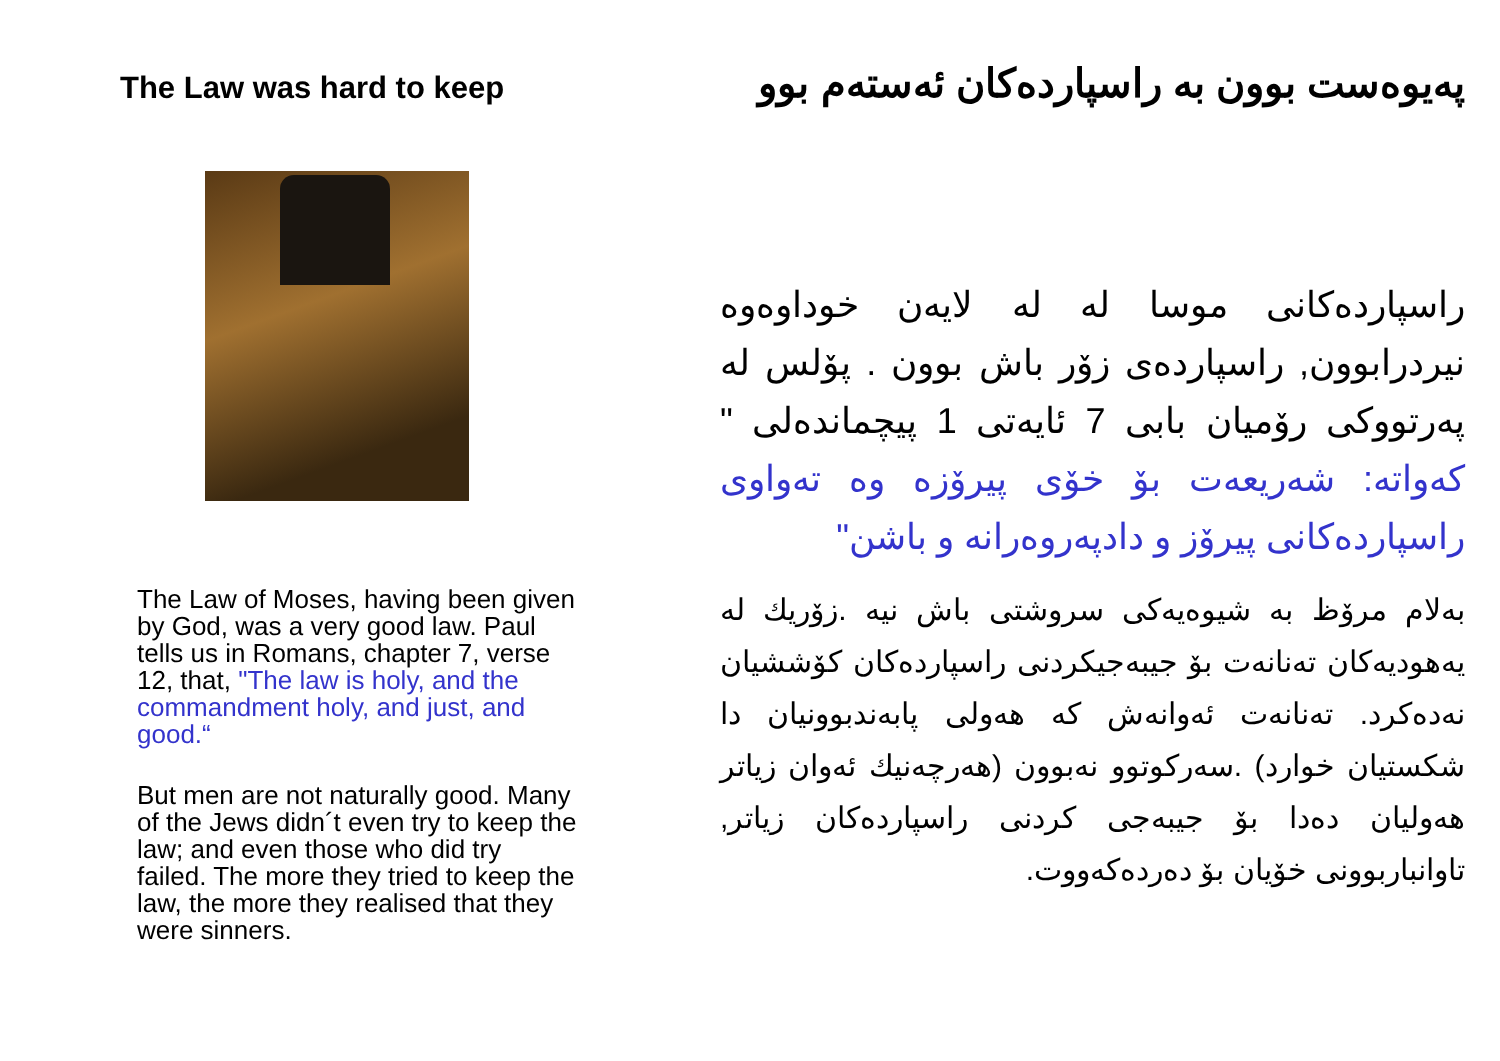The Law was hard to keep
The Law of Moses, having been given by God, was a very good law. Paul tells us in Romans, chapter 7, verse 12, that, "The law is holy, and the commandment holy, and just, and good.“
But men are not naturally good. Many of the Jews didn´t even try to keep the law; and even those who did try failed. The more they tried to keep the law, the more they realised that they were sinners.
پەیوەست بوون بە راسپاردەکان ئەستەم بوو
راسپاردەکانی موسا لە لە لایەن خوداوەوە نیردرابوون, راسپاردەی زۆر باش بوون . پۆلس لە پەرتووکی رۆمیان بابی 7 ئایەتی 1 پیچماندەلی " کەواتە: شەریعەت بۆ خۆی پیرۆزە وە تەواوی راسپاردەکانی پیرۆز و دادپەروەرانە و باشن"
بەلام مرۆظ بە شیوەیەکی سروشتی باش نیە .زۆریك لە یەهودیەکان تەنانەت بۆ جیبەجیکردنی راسپاردەکان کۆششیان نەدەکرد. تەنانەت ئەوانەش کە هەولی پابەندبوونیان دا شکستیان خوارد) .سەرکوتوو نەبوون (هەرچەنیك ئەوان زیاتر هەولیان دەدا بۆ جیبەجی کردنی راسپاردەکان زیاتر, تاوانباربوونی خۆیان بۆ دەردەکەووت.